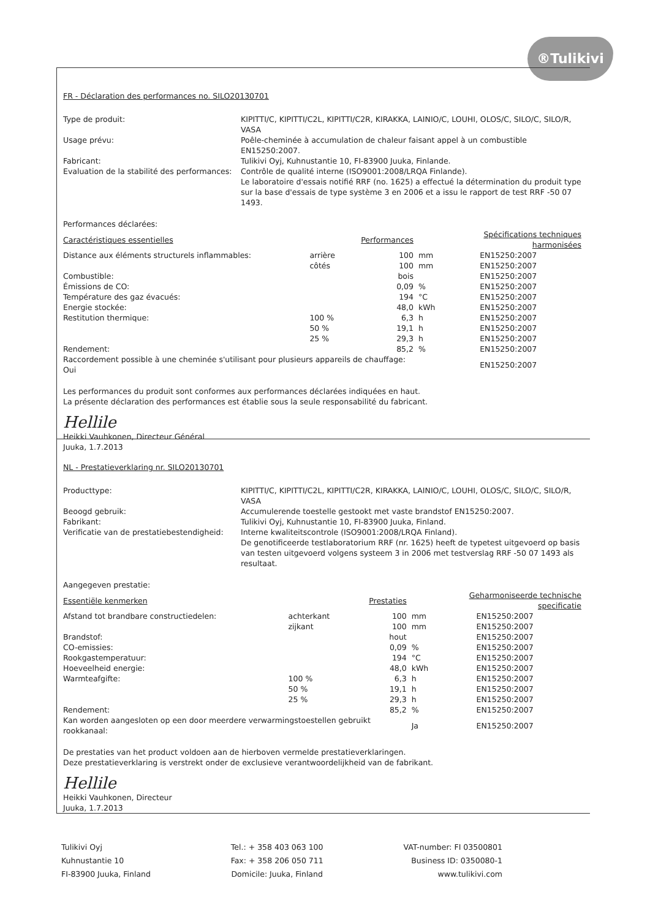®Tulikivi
FR - Déclaration des performances no. SILO20130701
Type de produit:
KIPITTI/C, KIPITTI/C2L, KIPITTI/C2R, KIRAKKA, LAINIO/C, LOUHI, OLOS/C, SILO/C, SILO/R, VASA
Usage prévu:
Poêle-cheminée à accumulation de chaleur faisant appel à un combustible EN15250:2007.
Fabricant:
Tulikivi Oyj, Kuhnustantie 10, FI-83900 Juuka, Finlande.
Evaluation de la stabilité des performances:
Contrôle de qualité interne (ISO9001:2008/LRQA Finlande).
Le laboratoire d'essais notifié RRF (no. 1625) a effectué la détermination du produit type sur la base d'essais de type système 3 en 2006 et a issu le rapport de test RRF -50 07 1493.
Performances déclarées:
| Caractéristiques essentielles | | Performances | | Spécifications techniques harmonisées |
| --- | --- | --- | --- | --- |
| Distance aux éléments structurels inflammables: | arrière | 100 | mm | EN15250:2007 |
| | côtés | 100 | mm | EN15250:2007 |
| Combustible: | | bois | | EN15250:2007 |
| Émissions de CO: | | 0,09 | % | EN15250:2007 |
| Température des gaz évacués: | | 194 | °C | EN15250:2007 |
| Energie stockée: | | 48,0 | kWh | EN15250:2007 |
| Restitution thermique: | 100 % | 6,3 | h | EN15250:2007 |
| | 50 % | 19,1 | h | EN15250:2007 |
| | 25 % | 29,3 | h | EN15250:2007 |
| Rendement: | | 85,2 | % | EN15250:2007 |
| Raccordement possible à une cheminée s'utilisant pour plusieurs appareils de chauffage: Oui | | | | EN15250:2007 |
Les performances du produit sont conformes aux performances déclarées indiquées en haut.
La présente déclaration des performances est établie sous la seule responsabilité du fabricant.
Hellile
Heikki Vauhkonen, Directeur Général
Juuka, 1.7.2013
NL - Prestatieverklaring nr. SILO20130701
Producttype:
KIPITTI/C, KIPITTI/C2L, KIPITTI/C2R, KIRAKKA, LAINIO/C, LOUHI, OLOS/C, SILO/C, SILO/R, VASA
Beoogd gebruik:
Accumulerende toestelle gestookt met vaste brandstof EN15250:2007.
Fabrikant:
Tulikivi Oyj, Kuhnustantie 10, FI-83900 Juuka, Finland.
Verificatie van de prestatiebestendigheid:
Interne kwaliteitscontrole (ISO9001:2008/LRQA Finland).
De genotificeerde testlaboratorium RRF (nr. 1625) heeft de typetest uitgevoerd op basis van testen uitgevoerd volgens systeem 3 in 2006 met testverslag RRF -50 07 1493 als resultaat.
Aangegeven prestatie:
| Essentiële kenmerken | | Prestaties | | Geharmoniseerde technische specificatie |
| --- | --- | --- | --- | --- |
| Afstand tot brandbare constructiedelen: | achterkant | 100 | mm | EN15250:2007 |
| | zijkant | 100 | mm | EN15250:2007 |
| Brandstof: | | hout | | EN15250:2007 |
| CO-emissies: | | 0,09 | % | EN15250:2007 |
| Rookgastemperatuur: | | 194 | °C | EN15250:2007 |
| Hoeveelheid energie: | | 48,0 | kWh | EN15250:2007 |
| Warmteafgifte: | 100 % | 6,3 | h | EN15250:2007 |
| | 50 % | 19,1 | h | EN15250:2007 |
| | 25 % | 29,3 | h | EN15250:2007 |
| Rendement: | | 85,2 | % | EN15250:2007 |
| Kan worden aangesloten op een door meerdere verwarmingstoestellen gebruikt rookkanaal: | | | Ja | EN15250:2007 |
De prestaties van het product voldoen aan de hierboven vermelde prestatieverklaringen.
Deze prestatieverklaring is verstrekt onder de exclusieve verantwoordelijkheid van de fabrikant.
Hellile
Heikki Vauhkonen, Directeur
Juuka, 1.7.2013
Tulikivi Oyj
Kuhnustantie 10
FI-83900 Juuka, Finland
Tel.: + 358 403 063 100
Fax: + 358 206 050 711
Domicile: Juuka, Finland
VAT-number: FI 03500801
Business ID: 0350080-1
www.tulikivi.com